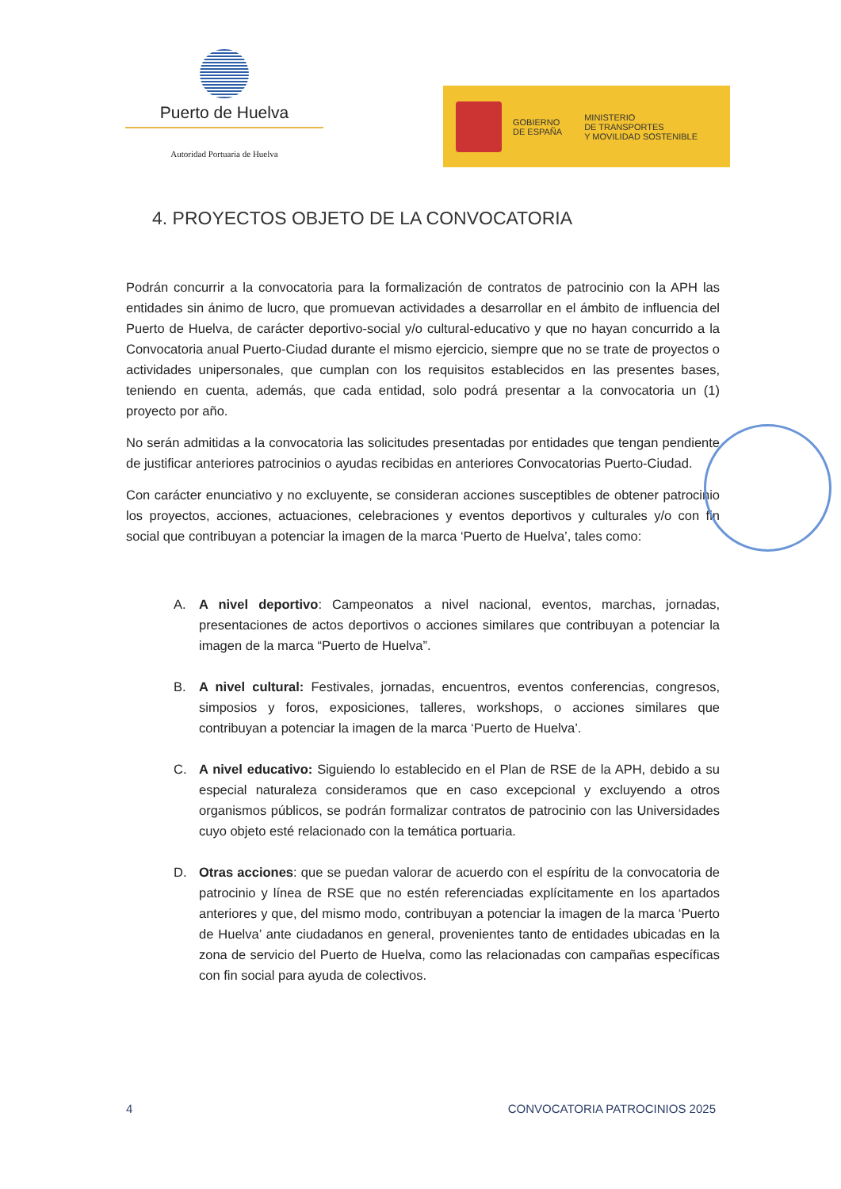Puerto de Huelva
Autoridad Portuaria de Huelva
GOBIERNO
DE ESPAÑA
MINISTERIO
DE TRANSPORTES
Y MOVILIDAD SOSTENIBLE
4. PROYECTOS OBJETO DE LA CONVOCATORIA
Podrán concurrir a la convocatoria para la formalización de contratos de patrocinio con la APH las entidades sin ánimo de lucro, que promuevan actividades a desarrollar en el ámbito de influencia del Puerto de Huelva, de carácter deportivo-social y/o cultural-educativo y que no hayan concurrido a la Convocatoria anual Puerto-Ciudad durante el mismo ejercicio, siempre que no se trate de proyectos o actividades unipersonales, que cumplan con los requisitos establecidos en las presentes bases, teniendo en cuenta, además, que cada entidad, solo podrá presentar a la convocatoria un (1) proyecto por año.
No serán admitidas a la convocatoria las solicitudes presentadas por entidades que tengan pendiente de justificar anteriores patrocinios o ayudas recibidas en anteriores Convocatorias Puerto-Ciudad.
Con carácter enunciativo y no excluyente, se consideran acciones susceptibles de obtener patrocinio los proyectos, acciones, actuaciones, celebraciones y eventos deportivos y culturales y/o con fin social que contribuyan a potenciar la imagen de la marca ‘Puerto de Huelva’, tales como:
A. A nivel deportivo: Campeonatos a nivel nacional, eventos, marchas, jornadas, presentaciones de actos deportivos o acciones similares que contribuyan a potenciar la imagen de la marca “Puerto de Huelva”.
B. A nivel cultural: Festivales, jornadas, encuentros, eventos conferencias, congresos, simposios y foros, exposiciones, talleres, workshops, o acciones similares que contribuyan a potenciar la imagen de la marca ‘Puerto de Huelva’.
C. A nivel educativo: Siguiendo lo establecido en el Plan de RSE de la APH, debido a su especial naturaleza consideramos que en caso excepcional y excluyendo a otros organismos públicos, se podrán formalizar contratos de patrocinio con las Universidades cuyo objeto esté relacionado con la temática portuaria.
D. Otras acciones: que se puedan valorar de acuerdo con el espíritu de la convocatoria de patrocinio y línea de RSE que no estén referenciadas explícitamente en los apartados anteriores y que, del mismo modo, contribuyan a potenciar la imagen de la marca ‘Puerto de Huelva’ ante ciudadanos en general, provenientes tanto de entidades ubicadas en la zona de servicio del Puerto de Huelva, como las relacionadas con campañas específicas con fin social para ayuda de colectivos.
4 CONVOCATORIA PATROCINIOS 2025